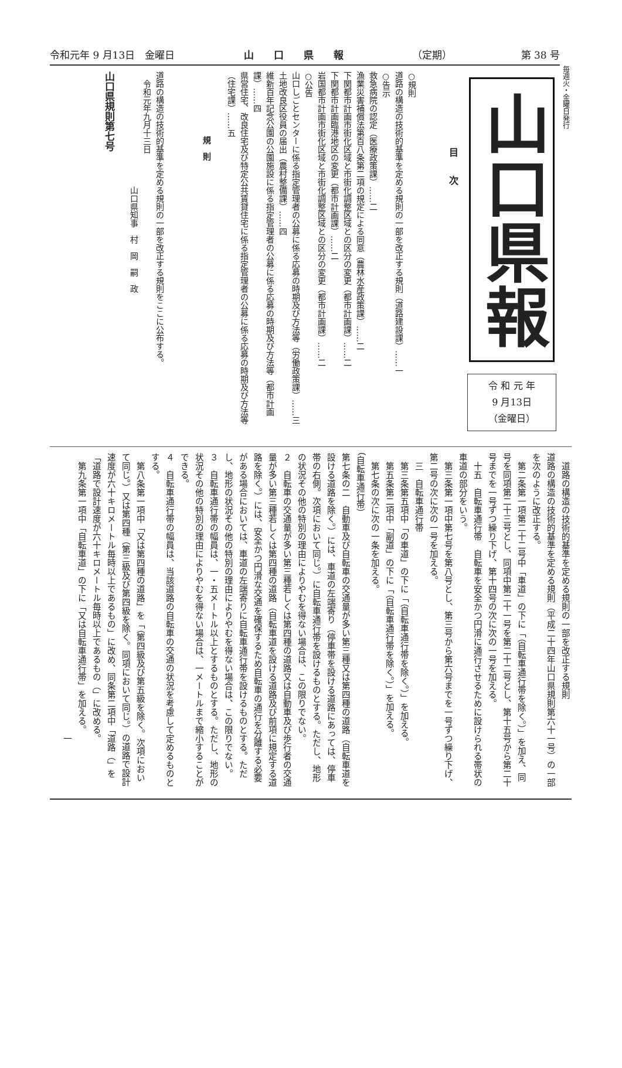令和元年 9 月13日　金曜日 山　　口　　県　　報 （定期） 第 38 号
毎週火・金曜日発行
山口県報
令 和 元 年
9 月13日
（金曜日）
目　　次
○規則
道路の構造の技術的基準を定める規則の一部を改正する規則（道路建設課）……一
○告示
救急病院の認定（医療政策課）……二
漁業災害補償法第百八条第二項の規定による同意（農林水産政策課）……二
下関都市計画市街化区域と市街化調整区域との区分の変更（都市計画課）……二
下関都市計画臨港地区の変更（都市計画課）……二
岩国都市計画市街化区域と市街化調整区域との区分の変更（都市計画課）……二
○公告
山口しごとセンターに係る指定管理者の公募に係る応募の時期及び方法等（労働政策課）……三
土地改良区役員の届出（農村整備課）……四
維新百年記念公園の公園施設に係る指定管理者の公募に係る応募の時期及び方法等（都市計画課）……四
県営住宅、改良住宅及び特定公共賃貸住宅に係る指定管理者の公募に係る応募の時期及び方法等（住宅課）……五
規　則
道路の構造の技術的基準を定める規則の一部を改正する規則をここに公布する。
　令和元年九月十三日
　　　　　　　　　　　　　　山口県知事　村　岡　嗣　政
山口県規則第七号
　道路の構造の技術的基準を定める規則の一部を改正する規則
道路の構造の技術的基準を定める規則（平成二十四年山口県規則第六十一号）の一部を次のように改正する。
　第二条第一項第二十二号中「車道」の下に「（自転車通行帯を除く。）」を加え、同号を同項第二十三号とし、同項中第二十一号を第二十二号とし、第十五号から第二十号までを一号ずつ繰り下げ、第十四号の次に次の一号を加える。
　十五　自転車通行帯　自転車を安全かつ円滑に通行させるために設けられる帯状の車道の部分をいう。
　第三条第一項中第七号を第八号とし、第三号から第六号までを一号ずつ繰り下げ、第二号の次に次の一号を加える。
　三　自転車通行帯
　第三条第五項中「の車道」の下に「（自転車通行帯を除く。）」を加える。
　第五条第二項中「副道」の下に「（自転車通行帯を除く。）」を加える。
　第七条の次に次の一条を加える。
（自転車通行帯）
第七条の二　自動車及び自転車の交通量が多い第三種又は第四種の道路（自転車道を設ける道路を除く。）には、車道の左端寄り（停車帯を設ける道路にあっては、停車帯の右側。次項において同じ。）に自転車通行帯を設けるものとする。ただし、地形の状況その他の特別の理由によりやむを得ない場合は、この限りでない。
２　自転車の交通量が多い第三種若しくは第四種の道路又は自動車及び歩行者の交通量が多い第三種若しくは第四種の道路（自転車道を設ける道路及び前項に規定する道路を除く。）には、安全かつ円滑な交通を確保するため自転車の通行を分離する必要がある場合においては、車道の左端寄りに自転車通行帯を設けるものとする。ただし、地形の状況その他の特別の理由によりやむを得ない場合は、この限りでない。
３　自転車通行帯の幅員は、一・五メートル以上とするものとする。ただし、地形の状況その他の特別の理由によりやむを得ない場合は、一メートルまで縮小することができる。
４　自転車通行帯の幅員は、当該道路の自転車の交通の状況を考慮して定めるものとする。
　第八条第一項中「又は第四種の道路」を「（第四級及び第五級を除く。次項において同じ。）又は第四種（第三級及び第四級を除く。同項において同じ。）の道路で設計速度が六十キロメートル毎時以上であるもの」に改め、同条第二項中「道路（」を「道路で設計速度が六十キロメートル毎時以上であるもの（」に改める。
　第九条第一項中「自転車道」の下に「又は自転車通行帯」を加える。
一